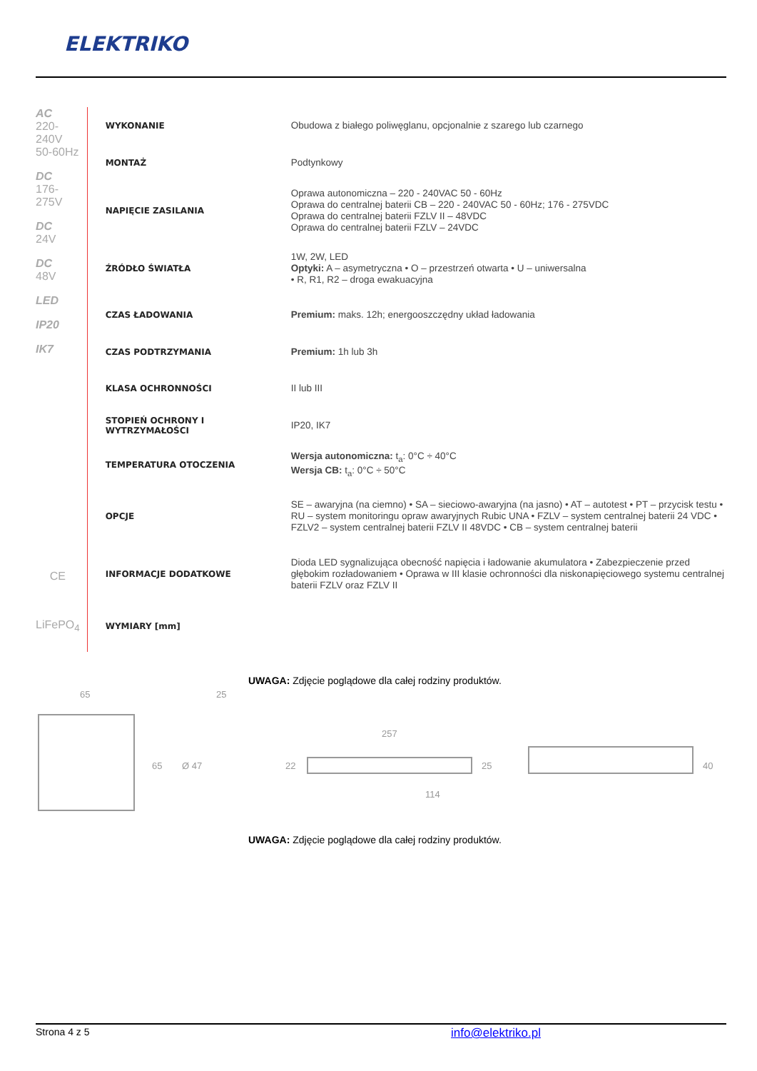ELEKTRIKO
AC
220-240V
50-60Hz
DC
176-275V
DC
24V
DC
48V
LED
IP20
IK7
CE
LiFePO<sub>4</sub>
| WYKONANIE | Obudowa z białego poliwęglanu, opcjonalnie z szarego lub czarnego |
| MONTAŻ | Podtynkowy |
| NAPIĘCIE ZASILANIA | Oprawa autonomiczna – 220 - 240VAC 50 - 60Hz Oprawa do centralnej baterii CB – 220 - 240VAC 50 - 60Hz; 176 - 275VDC Oprawa do centralnej baterii FZLV II – 48VDC Oprawa do centralnej baterii FZLV – 24VDC |
| ŹRÓDŁO ŚWIATŁA | 1W, 2W, LED Optyki: A – asymetryczna • O – przestrzeń otwarta • U – uniwersalna • R, R1, R2 – droga ewakuacyjna |
| CZAS ŁADOWANIA | Premium: maks. 12h; energooszczędny układ ładowania |
| CZAS PODTRZYMANIA | Premium: 1h lub 3h |
| KLASA OCHRONNOŚCI | II lub III |
| STOPIEŃ OCHRONY I WYTRZYMAŁOŚCI | IP20, IK7 |
| TEMPERATURA OTOCZENIA | Wersja autonomiczna: t<sub>a</sub>: 0°C ÷ 40°C Wersja CB: t<sub>a</sub>: 0°C ÷ 50°C |
| OPCJE | SE – awaryjna (na ciemno) • SA – sieciowo-awaryjna (na jasno) • AT – autotest • PT – przycisk testu • RU – system monitoringu opraw awaryjnych Rubic UNA • FZLV – system centralnej baterii 24 VDC • FZLV2 – system centralnej baterii FZLV II 48VDC • CB – system centralnej baterii |
| INFORMACJE DODATKOWE | Dioda LED sygnalizująca obecność napięcia i ładowanie akumulatora • Zabezpieczenie przed głębokim rozładowaniem • Oprawa w III klasie ochronności dla niskonapięciowego systemu centralnej baterii FZLV oraz FZLV II |
| WYMIARY [mm] | |
UWAGA: Zdjęcie poglądowe dla całej rodziny produktów.
65 25
65 Ø 47
257
22 25
114
40
UWAGA: Zdjęcie poglądowe dla całej rodziny produktów.
Strona 4 z 5 info@elektriko.pl